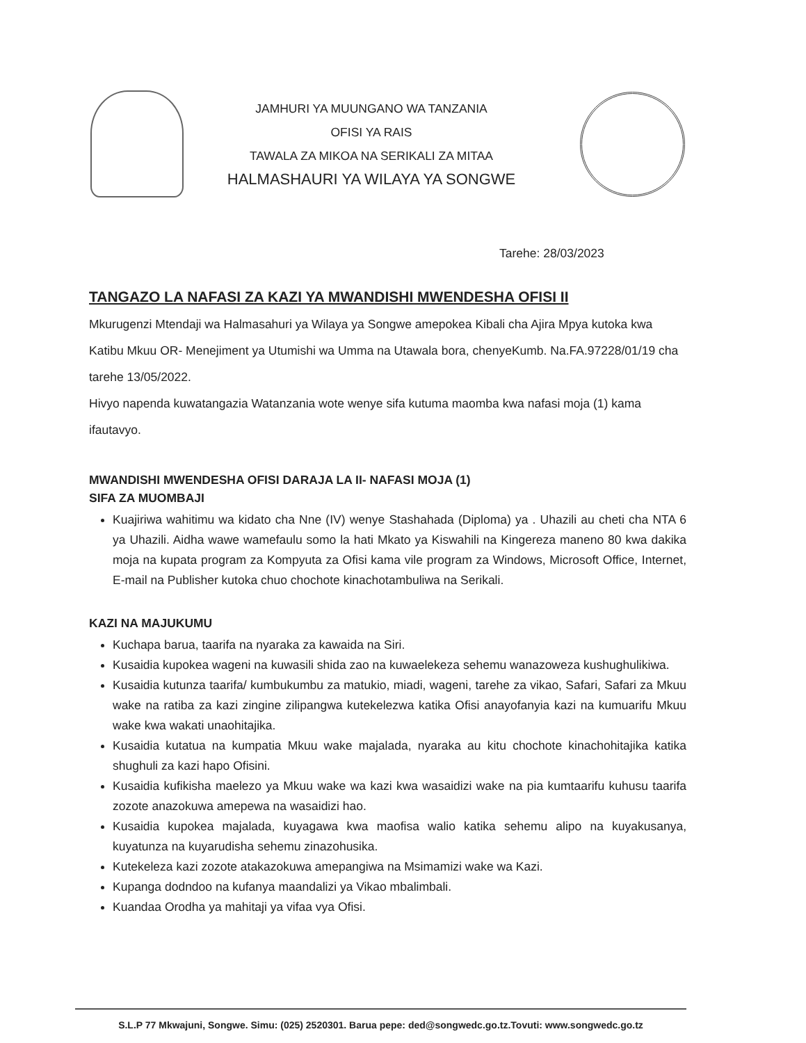JAMHURI YA MUUNGANO WA TANZANIA
OFISI YA RAIS
TAWALA ZA MIKOA NA SERIKALI ZA MITAA
HALMASHAURI YA WILAYA YA SONGWE
Tarehe: 28/03/2023
TANGAZO LA NAFASI ZA KAZI YA MWANDISHI MWENDESHA OFISI II
Mkurugenzi Mtendaji wa Halmasahuri ya Wilaya ya Songwe amepokea Kibali cha Ajira Mpya kutoka kwa Katibu Mkuu OR- Menejiment ya Utumishi wa Umma na Utawala bora, chenyeKumb. Na.FA.97228/01/19 cha tarehe 13/05/2022.
Hivyo napenda kuwatangazia Watanzania wote wenye sifa kutuma maomba kwa nafasi moja (1) kama ifautavyo.
MWANDISHI MWENDESHA OFISI DARAJA LA II- NAFASI MOJA (1)
SIFA ZA MUOMBAJI
Kuajiriwa wahitimu wa kidato cha Nne (IV) wenye Stashahada (Diploma) ya . Uhazili au cheti cha NTA 6 ya Uhazili. Aidha wawe wamefaulu somo la hati Mkato ya Kiswahili na Kingereza maneno 80 kwa dakika moja na kupata program za Kompyuta za Ofisi kama vile program za Windows, Microsoft Office, Internet, E-mail na Publisher kutoka chuo chochote kinachotambuliwa na Serikali.
KAZI NA MAJUKUMU
Kuchapa barua, taarifa na nyaraka za kawaida na Siri.
Kusaidia kupokea wageni na kuwasili shida zao na kuwaelekeza sehemu wanazoweza kushughulikiwa.
Kusaidia kutunza taarifa/ kumbukumbu za matukio, miadi, wageni, tarehe za vikao, Safari, Safari za Mkuu wake na ratiba za kazi zingine zilipangwa kutekelezwa katika Ofisi anayofanyia kazi na kumuarifu Mkuu wake kwa wakati unaohitajika.
Kusaidia kutatua na kumpatia Mkuu wake majalada, nyaraka au kitu chochote kinachohitajika katika shughuli za kazi hapo Ofisini.
Kusaidia kufikisha maelezo ya Mkuu wake wa kazi kwa wasaidizi wake na pia kumtaarifu kuhusu taarifa zozote anazokuwa amepewa na wasaidizi hao.
Kusaidia kupokea majalada, kuyagawa kwa maofisa walio katika sehemu alipo na kuyakusanya, kuyatunza na kuyarudisha sehemu zinazohusika.
Kutekeleza kazi zozote atakazokuwa amepangiwa na Msimamizi wake wa Kazi.
Kupanga dodndoo na kufanya maandalizi ya Vikao mbalimbali.
Kuandaa Orodha ya mahitaji ya vifaa vya Ofisi.
S.L.P 77 Mkwajuni, Songwe. Simu: (025) 2520301. Barua pepe: ded@songwedc.go.tz.Tovuti: www.songwedc.go.tz